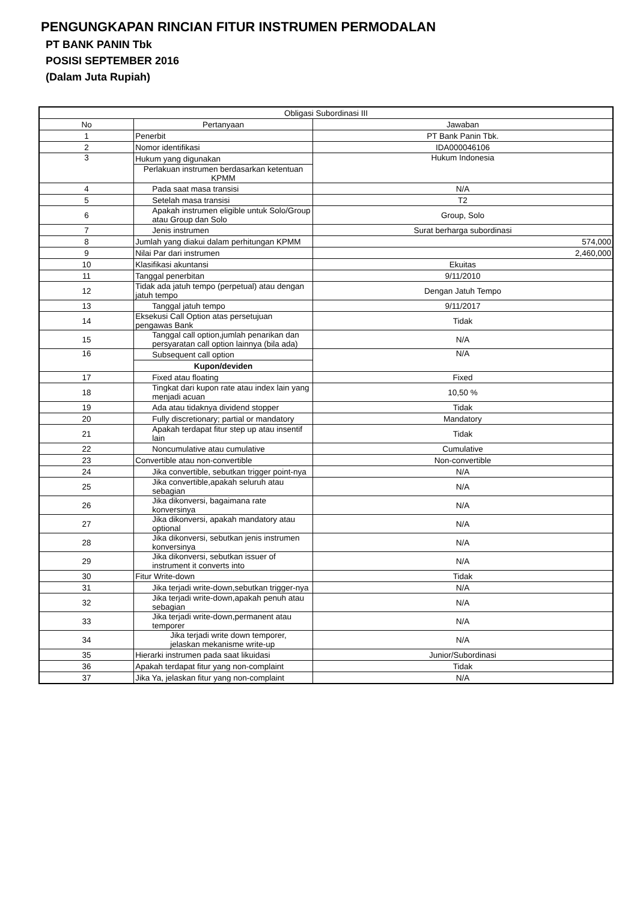PENGUNGKAPAN RINCIAN FITUR INSTRUMEN PERMODALAN
PT BANK PANIN Tbk
POSISI SEPTEMBER 2016
(Dalam Juta Rupiah)
| Obligasi Subordinasi III | | |
| --- | --- | --- |
| No | Pertanyaan | Jawaban |
| 1 | Penerbit | PT Bank Panin Tbk. |
| 2 | Nomor identifikasi | IDA000046106 |
| 3 | Hukum yang digunakan | Hukum Indonesia |
| | Perlakuan instrumen berdasarkan ketentuan KPMM | |
| 4 | Pada saat masa transisi | N/A |
| 5 | Setelah masa transisi | T2 |
| 6 | Apakah instrumen eligible untuk Solo/Group atau Group dan Solo | Group, Solo |
| 7 | Jenis instrumen | Surat berharga subordinasi |
| 8 | Jumlah yang diakui dalam perhitungan KPMM | 574,000 |
| 9 | Nilai Par dari instrumen | 2,460,000 |
| 10 | Klasifikasi akuntansi | Ekuitas |
| 11 | Tanggal penerbitan | 9/11/2010 |
| 12 | Tidak ada jatuh tempo (perpetual) atau dengan jatuh tempo | Dengan Jatuh Tempo |
| 13 | Tanggal jatuh tempo | 9/11/2017 |
| 14 | Eksekusi Call Option atas persetujuan pengawas Bank | Tidak |
| 15 | Tanggal call option,jumlah penarikan dan persyaratan call option lainnya (bila ada) | N/A |
| 16 | Subsequent call option | N/A |
| | Kupon/deviden | |
| 17 | Fixed atau floating | Fixed |
| 18 | Tingkat dari kupon rate atau index lain yang menjadi acuan | 10,50 % |
| 19 | Ada atau tidaknya dividend stopper | Tidak |
| 20 | Fully discretionary; partial or mandatory | Mandatory |
| 21 | Apakah terdapat fitur step up atau insentif lain | Tidak |
| 22 | Noncumulative atau cumulative | Cumulative |
| 23 | Convertible atau non-convertible | Non-convertible |
| 24 | Jika convertible, sebutkan trigger point-nya | N/A |
| 25 | Jika convertible,apakah seluruh atau sebagian | N/A |
| 26 | Jika dikonversi, bagaimana rate konversinya | N/A |
| 27 | Jika dikonversi, apakah mandatory atau optional | N/A |
| 28 | Jika dikonversi, sebutkan jenis instrumen konversinya | N/A |
| 29 | Jika dikonversi, sebutkan issuer of instrument it converts into | N/A |
| 30 | Fitur Write-down | Tidak |
| 31 | Jika terjadi write-down,sebutkan trigger-nya | N/A |
| 32 | Jika terjadi write-down,apakah penuh atau sebagian | N/A |
| 33 | Jika terjadi write-down,permanent atau temporer | N/A |
| 34 | Jika terjadi write down temporer, jelaskan mekanisme write-up | N/A |
| 35 | Hierarki instrumen pada saat likuidasi | Junior/Subordinasi |
| 36 | Apakah terdapat fitur yang non-complaint | Tidak |
| 37 | Jika Ya, jelaskan fitur yang non-complaint | N/A |